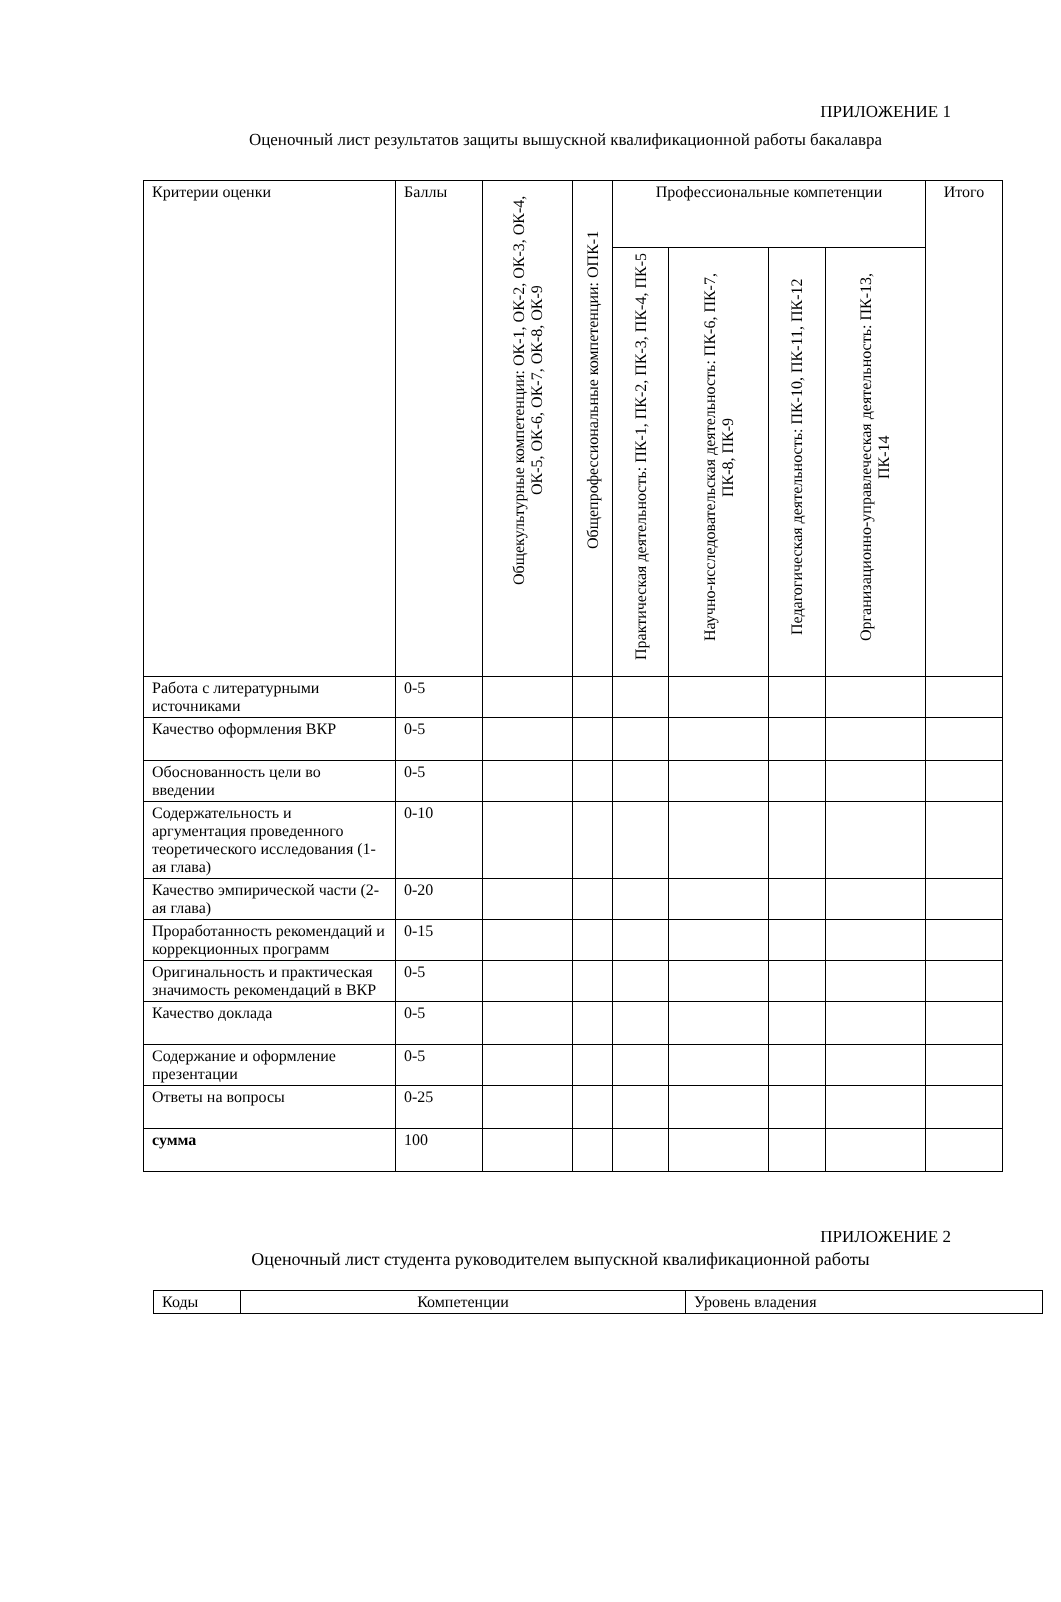ПРИЛОЖЕНИЕ 1
Оценочный лист результатов защиты вышускной квалификационной работы бакалавра
| Критерии оценки | Баллы | Общекультурные компетенции: ОК-1, ОК-2, ОК-3, ОК-4, ОК-5, ОК-6, ОК-7, ОК-8, ОК-9 | Общепрофессиональные компетенции: ОПК-1 | Профессиональные компетенции | | | | Итого |
| --- | --- | --- | --- | --- | --- | --- | --- | --- |
| | | | | Практическая деятельность: ПК-1, ПК-2, ПК-3, ПК-4, ПК-5 | Научно-исследовательская деятельность: ПК-6, ПК-7, ПК-8, ПК-9 | Педагогическая деятельность: ПК-10, ПК-11, ПК-12 | Организационно-управлеческая деятельность: ПК-13, ПК-14 | |
| Работа с литературными источниками | 0-5 | | | | | | | |
| Качество оформления ВКР | 0-5 | | | | | | | |
| Обоснованность цели во введении | 0-5 | | | | | | | |
| Содержательность и аргументация проведенного теоретического исследования (1-ая глава) | 0-10 | | | | | | | |
| Качество эмпирической части (2-ая глава) | 0-20 | | | | | | | |
| Проработанность рекомендаций и коррекционных программ | 0-15 | | | | | | | |
| Оригинальность и практическая значимость рекомендаций в ВКР | 0-5 | | | | | | | |
| Качество доклада | 0-5 | | | | | | | |
| Содержание и оформление презентации | 0-5 | | | | | | | |
| Ответы на вопросы | 0-25 | | | | | | | |
| сумма | 100 | | | | | | | |
ПРИЛОЖЕНИЕ 2
Оценочный лист студента руководителем выпускной квалификационной работы
| Коды | Компетенции | Уровень владения |
| --- | --- | --- |